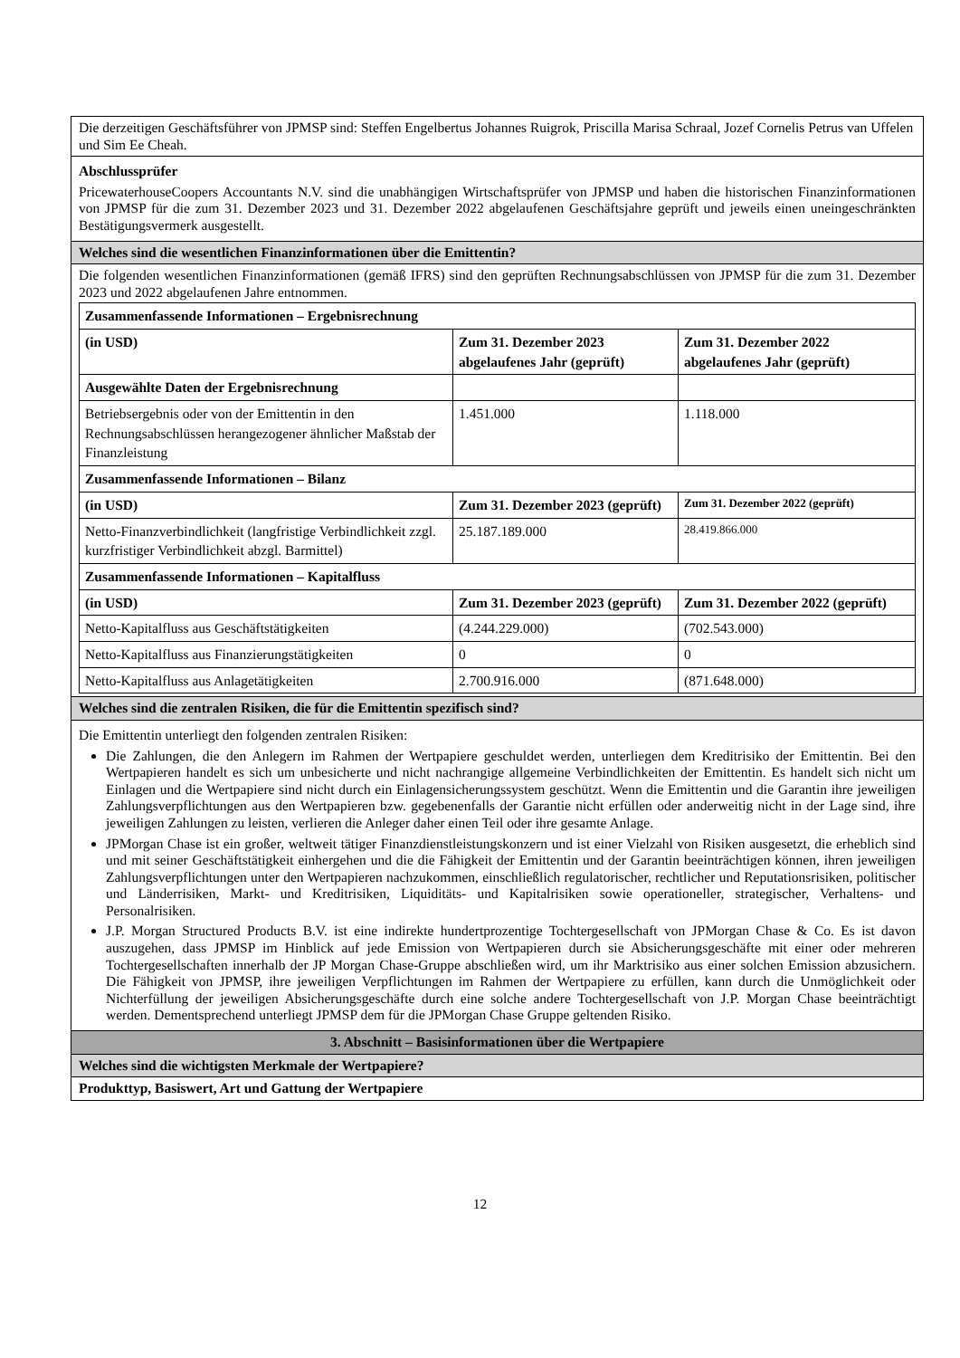| Die derzeitigen Geschäftsführer von JPMSP sind: Steffen Engelbertus Johannes Ruigrok, Priscilla Marisa Schraal, Jozef Cornelis Petrus van Uffelen und Sim Ee Cheah. |
| Abschlussprüfer PricewaterhouseCoopers Accountants N.V. sind die unabhängigen Wirtschaftsprüfer von JPMSP und haben die historischen Finanzinformationen von JPMSP für die zum 31. Dezember 2023 und 31. Dezember 2022 abgelaufenen Geschäftsjahre geprüft und jeweils einen uneingeschränkten Bestätigungsvermerk ausgestellt. |
| Welches sind die wesentlichen Finanzinformationen über die Emittentin? |
| Die folgenden wesentlichen Finanzinformationen (gemäß IFRS) sind den geprüften Rechnungsabschlüssen von JPMSP für die zum 31. Dezember 2023 und 2022 abgelaufenen Jahre entnommen. / Zusammenfassende Informationen – Ergebnisrechnung / / / / (in USD) / Zum 31. Dezember 2023 abgelaufenes Jahr (geprüft) / Zum 31. Dezember 2022 abgelaufenes Jahr (geprüft) / / Ausgewählte Daten der Ergebnisrechnung / / / / Betriebsergebnis oder von der Emittentin in den Rechnungsabschlüssen herangezogener ähnlicher Maßstab der Finanzleistung / 1.451.000 / 1.118.000 / / Zusammenfassende Informationen – Bilanz / / / / (in USD) / Zum 31. Dezember 2023 (geprüft) / Zum 31. Dezember 2022 (geprüft) / / Netto-Finanzverbindlichkeit (langfristige Verbindlichkeit zzgl. kurzfristiger Verbindlichkeit abzgl. Barmittel) / 25.187.189.000 / 28.419.866.000 / / Zusammenfassende Informationen – Kapitalfluss / / / / (in USD) / Zum 31. Dezember 2023 (geprüft) / Zum 31. Dezember 2022 (geprüft) / / Netto-Kapitalfluss aus Geschäftstätigkeiten / (4.244.229.000) / (702.543.000) / / Netto-Kapitalfluss aus Finanzierungstätigkeiten / 0 / 0 / / Netto-Kapitalfluss aus Anlagetätigkeiten / 2.700.916.000 / (871.648.000) / |
| Welches sind die zentralen Risiken, die für die Emittentin spezifisch sind? |
| Die Emittentin unterliegt den folgenden zentralen Risiken: Die Zahlungen, die den Anlegern im Rahmen der Wertpapiere geschuldet werden, unterliegen dem Kreditrisiko der Emittentin. Bei den Wertpapieren handelt es sich um unbesicherte und nicht nachrangige allgemeine Verbindlichkeiten der Emittentin. Es handelt sich nicht um Einlagen und die Wertpapiere sind nicht durch ein Einlagensicherungssystem geschützt. Wenn die Emittentin und die Garantin ihre jeweiligen Zahlungsverpflichtungen aus den Wertpapieren bzw. gegebenenfalls der Garantie nicht erfüllen oder anderweitig nicht in der Lage sind, ihre jeweiligen Zahlungen zu leisten, verlieren die Anleger daher einen Teil oder ihre gesamte Anlage. JPMorgan Chase ist ein großer, weltweit tätiger Finanzdienstleistungskonzern und ist einer Vielzahl von Risiken ausgesetzt, die erheblich sind und mit seiner Geschäftstätigkeit einhergehen und die die Fähigkeit der Emittentin und der Garantin beeinträchtigen können, ihren jeweiligen Zahlungsverpflichtungen unter den Wertpapieren nachzukommen, einschließlich regulatorischer, rechtlicher und Reputationsrisiken, politischer und Länderrisiken, Markt- und Kreditrisiken, Liquiditäts- und Kapitalrisiken sowie operationeller, strategischer, Verhaltens- und Personalrisiken. J.P. Morgan Structured Products B.V. ist eine indirekte hundertprozentige Tochtergesellschaft von JPMorgan Chase & Co. Es ist davon auszugehen, dass JPMSP im Hinblick auf jede Emission von Wertpapieren durch sie Absicherungsgeschäfte mit einer oder mehreren Tochtergesellschaften innerhalb der JP Morgan Chase-Gruppe abschließen wird, um ihr Marktrisiko aus einer solchen Emission abzusichern. Die Fähigkeit von JPMSP, ihre jeweiligen Verpflichtungen im Rahmen der Wertpapiere zu erfüllen, kann durch die Unmöglichkeit oder Nichterfüllung der jeweiligen Absicherungsgeschäfte durch eine solche andere Tochtergesellschaft von J.P. Morgan Chase beeinträchtigt werden. Dementsprechend unterliegt JPMSP dem für die JPMorgan Chase Gruppe geltenden Risiko. |
| 3. Abschnitt – Basisinformationen über die Wertpapiere |
| Welches sind die wichtigsten Merkmale der Wertpapiere? |
| Produkttyp, Basiswert, Art und Gattung der Wertpapiere |
12